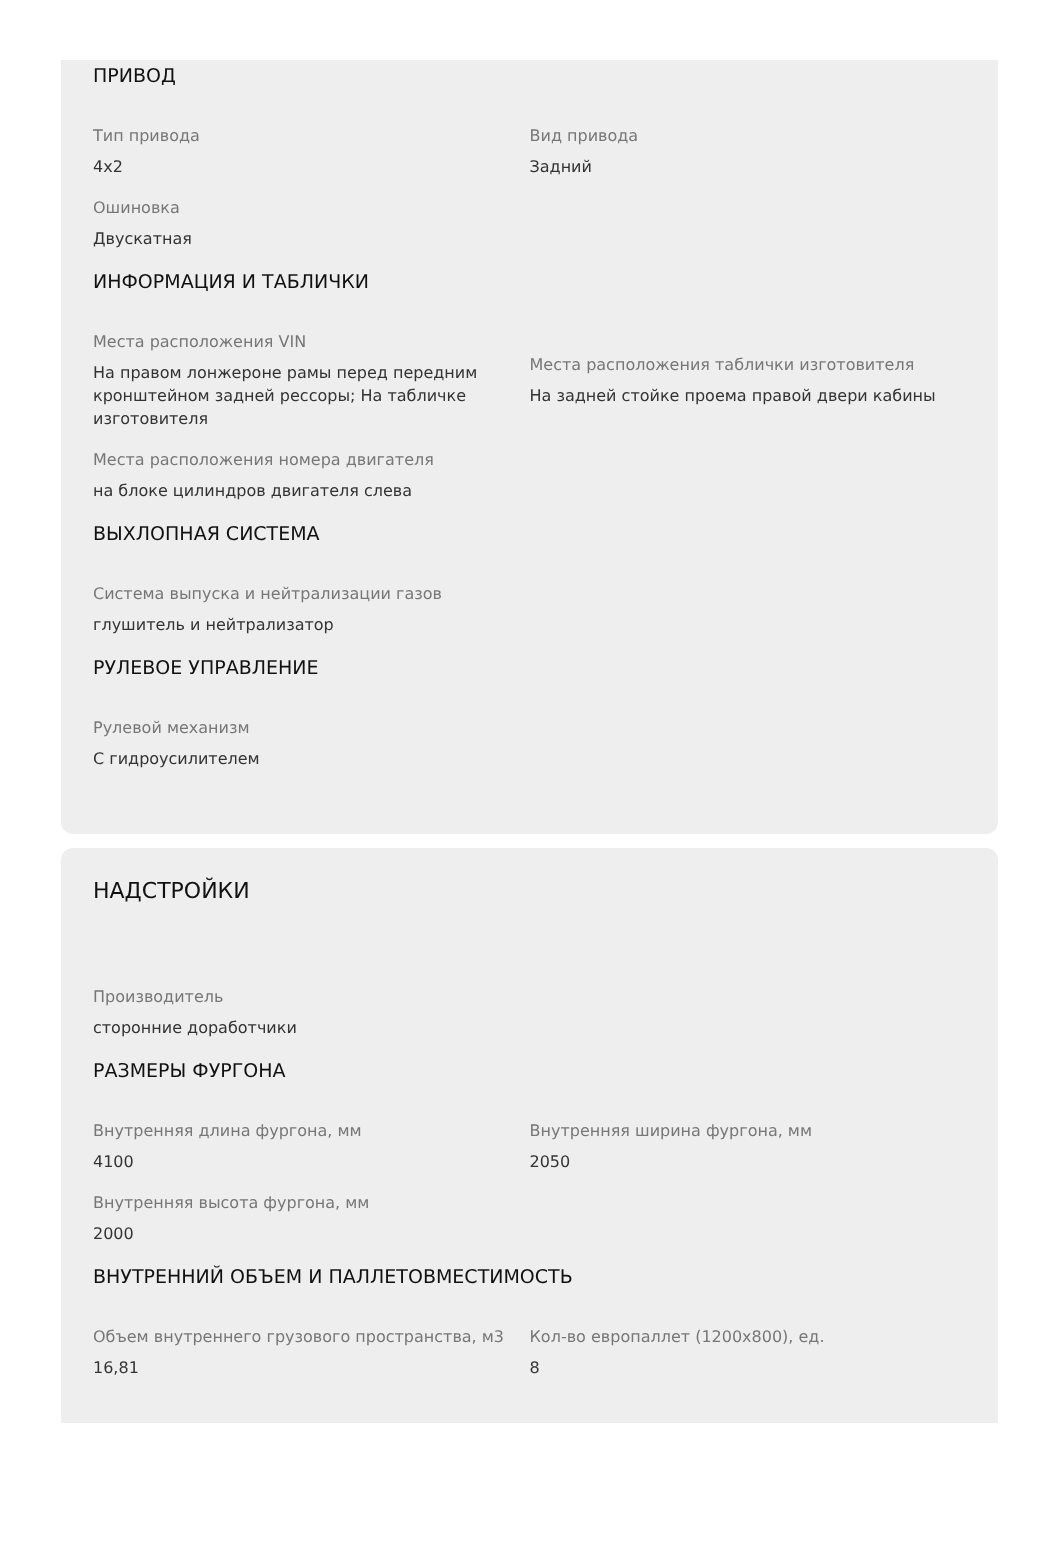ПРИВОД
Тип привода
4x2
Вид привода
Задний
Ошиновка
Двускатная
ИНФОРМАЦИЯ И ТАБЛИЧКИ
Места расположения VIN
На правом лонжероне рамы перед передним кронштейном задней рессоры; На табличке изготовителя
Места расположения таблички изготовителя
На задней стойке проема правой двери кабины
Места расположения номера двигателя
на блоке цилиндров двигателя слева
ВЫХЛОПНАЯ СИСТЕМА
Система выпуска и нейтрализации газов
глушитель и нейтрализатор
РУЛЕВОЕ УПРАВЛЕНИЕ
Рулевой механизм
С гидроусилителем
НАДСТРОЙКИ
Производитель
сторонние доработчики
РАЗМЕРЫ ФУРГОНА
Внутренняя длина фургона, мм
4100
Внутренняя ширина фургона, мм
2050
Внутренняя высота фургона, мм
2000
ВНУТРЕННИЙ ОБЪЕМ И ПАЛЛЕТОВМЕСТИМОСТЬ
Объем внутреннего грузового пространства, м3
16,81
Кол-во европаллет (1200x800), ед.
8